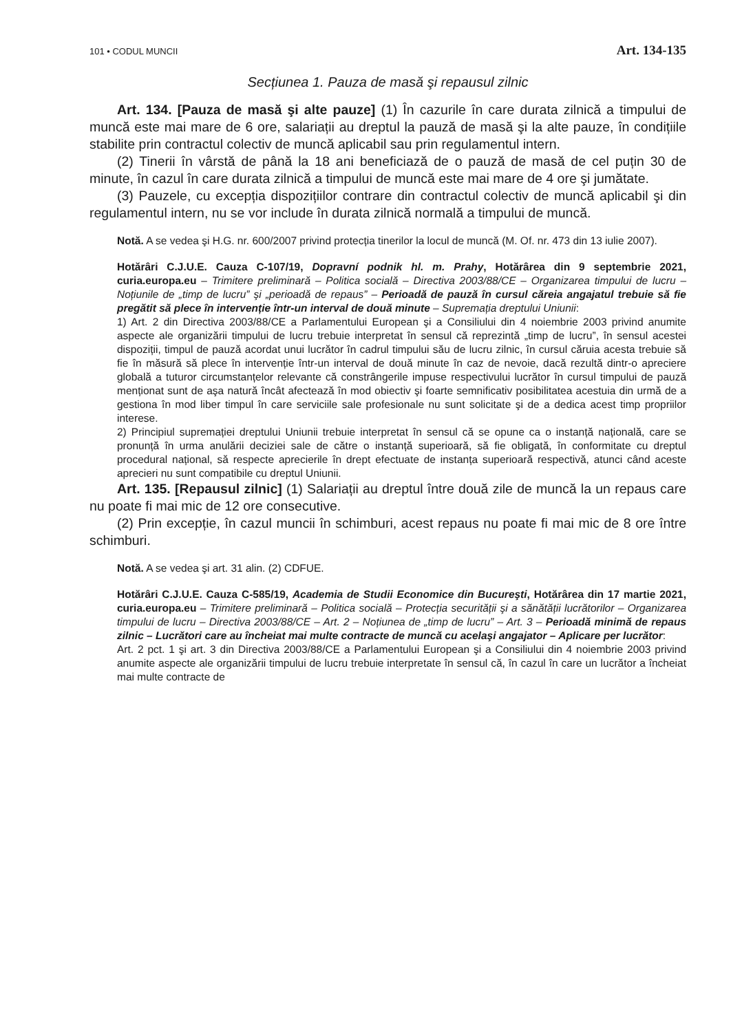101 • CODUL MUNCII Art. 134-135
Secțiunea 1. Pauza de masă şi repausul zilnic
Art. 134. [Pauza de masă şi alte pauze] (1) În cazurile în care durata zilnică a timpului de muncă este mai mare de 6 ore, salariații au dreptul la pauză de masă şi la alte pauze, în condițiile stabilite prin contractul colectiv de muncă aplicabil sau prin regulamentul intern.
(2) Tinerii în vârstă de până la 18 ani beneficiază de o pauză de masă de cel puțin 30 de minute, în cazul în care durata zilnică a timpului de muncă este mai mare de 4 ore şi jumătate.
(3) Pauzele, cu excepția dispozițiilor contrare din contractul colectiv de muncă aplicabil şi din regulamentul intern, nu se vor include în durata zilnică normală a timpului de muncă.
Notă. A se vedea şi H.G. nr. 600/2007 privind protecția tinerilor la locul de muncă (M. Of. nr. 473 din 13 iulie 2007).
Hotărâri C.J.U.E. Cauza C-107/19, Dopravní podnik hl. m. Prahy, Hotărârea din 9 septembrie 2021, curia.europa.eu – Trimitere preliminară – Politica socială – Directiva 2003/88/CE – Organizarea timpului de lucru – Noțiunile de „timp de lucru” şi „perioadă de repaus” – Perioadă de pauză în cursul căreia angajatul trebuie să fie pregătit să plece în intervenție într-un interval de două minute – Supremația dreptului Uniunii:
1) Art. 2 din Directiva 2003/88/CE a Parlamentului European şi a Consiliului din 4 noiembrie 2003 privind anumite aspecte ale organizării timpului de lucru trebuie interpretat în sensul că reprezintă „timp de lucru”, în sensul acestei dispoziții, timpul de pauză acordat unui lucrător în cadrul timpului său de lucru zilnic, în cursul căruia acesta trebuie să fie în măsură să plece în intervenție într-un interval de două minute în caz de nevoie, dacă rezultă dintr-o apreciere globală a tuturor circumstanțelor relevante că constrângerile impuse respectivului lucrător în cursul timpului de pauză menționat sunt de aşa natură încât afectează în mod obiectiv şi foarte semnificativ posibilitatea acestuia din urmă de a gestiona în mod liber timpul în care serviciile sale profesionale nu sunt solicitate şi de a dedica acest timp propriilor interese.
2) Principiul supremației dreptului Uniunii trebuie interpretat în sensul că se opune ca o instanță națională, care se pronunță în urma anulării deciziei sale de către o instanță superioară, să fie obligată, în conformitate cu dreptul procedural național, să respecte aprecierile în drept efectuate de instanța superioară respectivă, atunci când aceste aprecieri nu sunt compatibile cu dreptul Uniunii.
Art. 135. [Repausul zilnic] (1) Salariații au dreptul între două zile de muncă la un repaus care nu poate fi mai mic de 12 ore consecutive.
(2) Prin excepție, în cazul muncii în schimburi, acest repaus nu poate fi mai mic de 8 ore între schimburi.
Notă. A se vedea şi art. 31 alin. (2) CDFUE.
Hotărâri C.J.U.E. Cauza C-585/19, Academia de Studii Economice din Bucureşti, Hotărârea din 17 martie 2021, curia.europa.eu – Trimitere preliminară – Politica socială – Protecția securității şi a sănătății lucrătorilor – Organizarea timpului de lucru – Directiva 2003/88/CE – Art. 2 – Noțiunea de „timp de lucru” – Art. 3 – Perioadă minimă de repaus zilnic – Lucrători care au încheiat mai multe contracte de muncă cu acelaşi angajator – Aplicare per lucrător:
Art. 2 pct. 1 şi art. 3 din Directiva 2003/88/CE a Parlamentului European şi a Consiliului din 4 noiembrie 2003 privind anumite aspecte ale organizării timpului de lucru trebuie interpretate în sensul că, în cazul în care un lucrător a încheiat mai multe contracte de